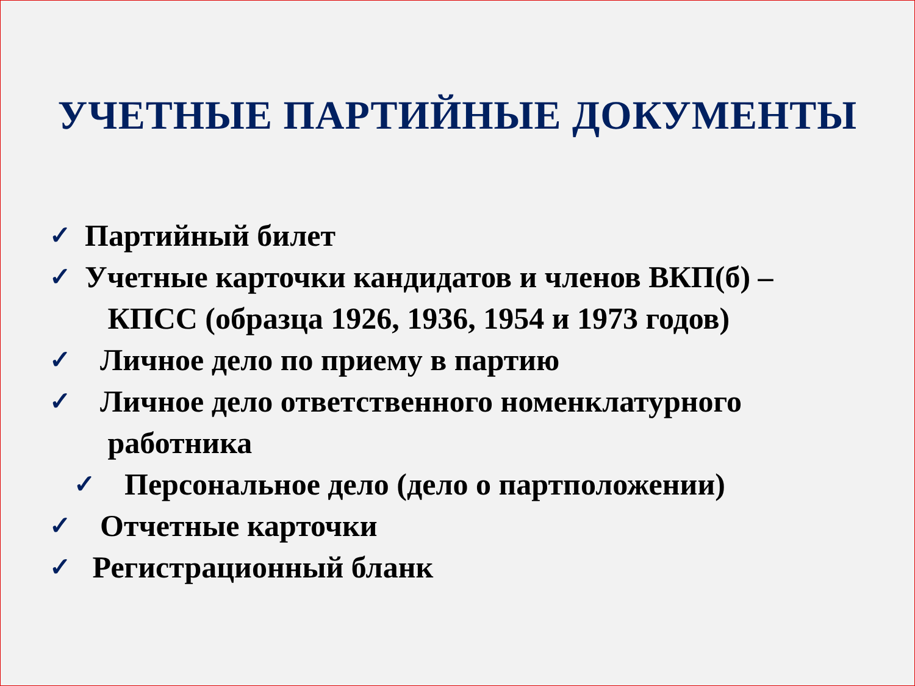УЧЕТНЫЕ ПАРТИЙНЫЕ ДОКУМЕНТЫ
✓ Партийный билет
✓ Учетные карточки кандидатов и членов ВКП(б) –
КПСС (образца 1926, 1936, 1954 и 1973 годов)
✓ Личное дело по приему в партию
✓ Личное дело ответственного номенклатурного
работника
✓ Персональное дело (дело о партположении)
✓ Отчетные карточки
✓ Регистрационный бланк